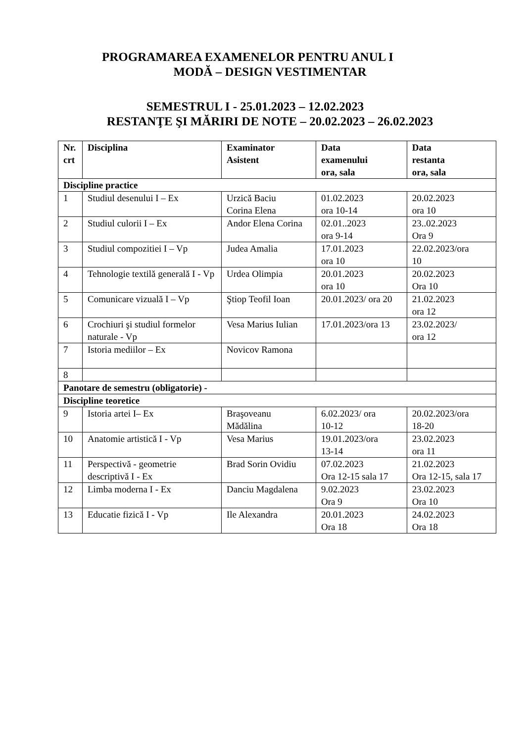PROGRAMAREA EXAMENELOR PENTRU ANUL I
MODĂ – DESIGN VESTIMENTAR
SEMESTRUL I - 25.01.2023 – 12.02.2023
RESTANŢE ŞI MĂRIRI DE NOTE – 20.02.2023 – 26.02.2023
| Nr. crt | Disciplina | Examinator Asistent | Data examenului ora, sala | Data restanta ora, sala |
| --- | --- | --- | --- | --- |
| Discipline practice | | | | |
| 1 | Studiul desenului I – Ex | Urzică Baciu Corina Elena | 01.02.2023 ora 10-14 | 20.02.2023 ora 10 |
| 2 | Studiul culorii I – Ex | Andor Elena Corina | 02.01..2023 ora 9-14 | 23..02.2023 Ora 9 |
| 3 | Studiul compozitiei I – Vp | Judea Amalia | 17.01.2023 ora 10 | 22.02.2023/ora 10 |
| 4 | Tehnologie textilă generală I - Vp | Urdea Olimpia | 20.01.2023 ora 10 | 20.02.2023 Ora 10 |
| 5 | Comunicare vizuală I – Vp | Ştiop Teofil Ioan | 20.01.2023/ ora 20 | 21.02.2023 ora 12 |
| 6 | Crochiuri şi studiul formelor naturale - Vp | Vesa Marius Iulian | 17.01.2023/ora 13 | 23.02.2023/ ora 12 |
| 7 | Istoria mediilor – Ex | Novicov Ramona | | |
| 8 | | | | |
| Panotare de semestru (obligatorie) - | | | | |
| Discipline teoretice | | | | |
| 9 | Istoria artei I– Ex | Braşoveanu Mădălina | 6.02.2023/ ora 10-12 | 20.02.2023/ora 18-20 |
| 10 | Anatomie artistică I - Vp | Vesa Marius | 19.01.2023/ora 13-14 | 23.02.2023 ora 11 |
| 11 | Perspectivă - geometrie descriptivă I - Ex | Brad Sorin Ovidiu | 07.02.2023 Ora 12-15 sala 17 | 21.02.2023 Ora 12-15, sala 17 |
| 12 | Limba moderna I - Ex | Danciu Magdalena | 9.02.2023 Ora 9 | 23.02.2023 Ora 10 |
| 13 | Educatie fizică I - Vp | Ile Alexandra | 20.01.2023 Ora 18 | 24.02.2023 Ora 18 |